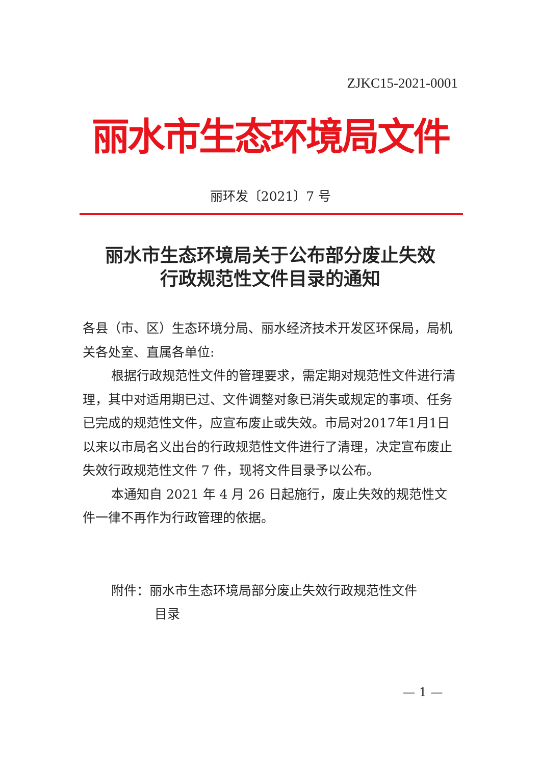ZJKC15-2021-0001
丽水市生态环境局文件
丽环发〔2021〕7 号
丽水市生态环境局关于公布部分废止失效
行政规范性文件目录的通知
各县（市、区）生态环境分局、丽水经济技术开发区环保局，局机关各处室、直属各单位:
根据行政规范性文件的管理要求，需定期对规范性文件进行清理，其中对适用期已过、文件调整对象已消失或规定的事项、任务已完成的规范性文件，应宣布废止或失效。市局对2017年1月1日以来以市局名义出台的行政规范性文件进行了清理，决定宣布废止失效行政规范性文件 7 件，现将文件目录予以公布。
本通知自 2021 年 4 月 26 日起施行，废止失效的规范性文件一律不再作为行政管理的依据。
附件：丽水市生态环境局部分废止失效行政规范性文件
目录
— 1 —